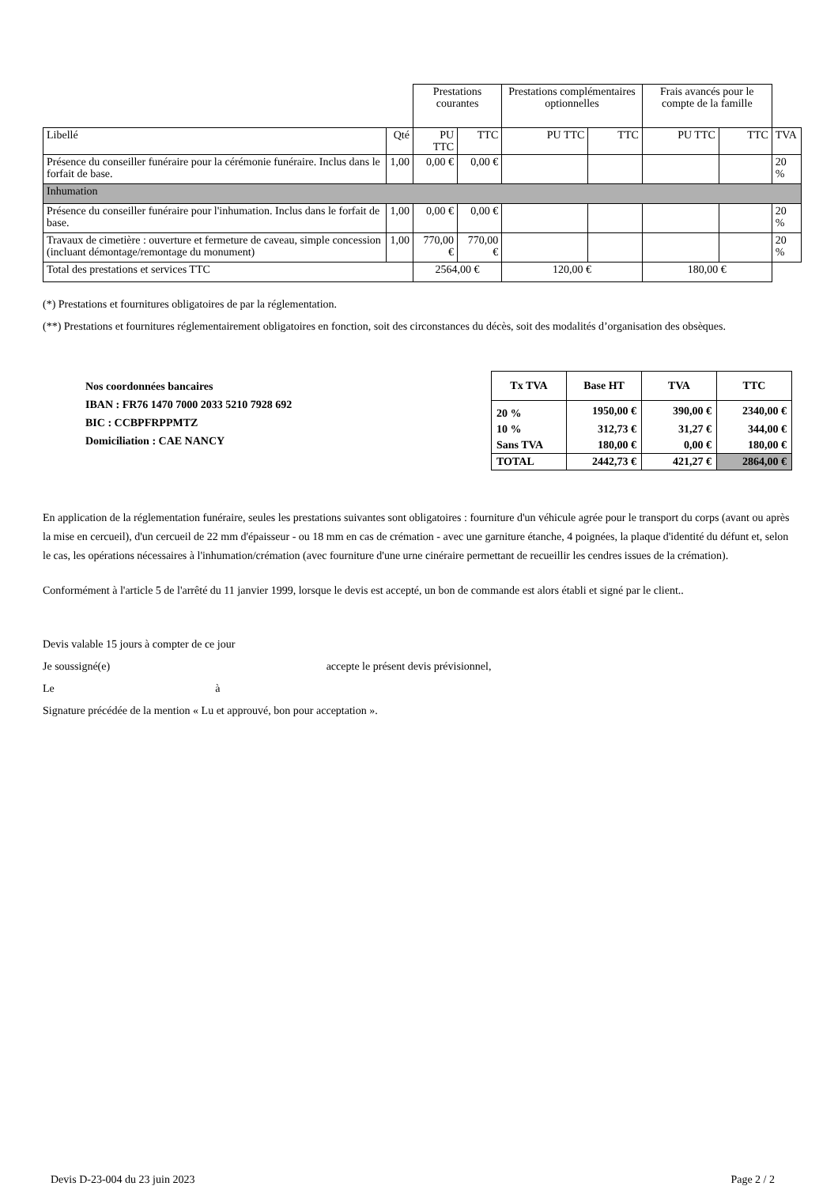| | | Prestations courantes | | Prestations complémentaires optionnelles | | Frais avancés pour le compte de la famille | | |
| Libellé | Qté | PU TTC | TTC | PU TTC | TTC | PU TTC | TTC | TVA |
| Présence du conseiller funéraire pour la cérémonie funéraire. Inclus dans le forfait de base. | 1,00 | 0,00 € | 0,00 € | | | | | 20 % |
| Inhumation | | | | | | | | |
| Présence du conseiller funéraire pour l'inhumation. Inclus dans le forfait de base. | 1,00 | 0,00 € | 0,00 € | | | | | 20 % |
| Travaux de cimetière : ouverture et fermeture de caveau, simple concession (incluant démontage/remontage du monument) | 1,00 | 770,00 € | 770,00 € | | | | | 20 % |
| Total des prestations et services TTC | | 2564,00 € | | 120,00 € | | 180,00 € | | |
(*) Prestations et fournitures obligatoires de par la réglementation.
(**) Prestations et fournitures réglementairement obligatoires en fonction, soit des circonstances du décès, soit des modalités d’organisation des obsèques.
Nos coordonnées bancaires
IBAN : FR76 1470 7000 2033 5210 7928 692
BIC : CCBPFRPPMTZ
Domiciliation : CAE NANCY
| Tx TVA | Base HT | TVA | TTC |
| --- | --- | --- | --- |
| 20 % | 1950,00 € | 390,00 € | 2340,00 € |
| 10 % | 312,73 € | 31,27 € | 344,00 € |
| Sans TVA | 180,00 € | 0,00 € | 180,00 € |
| TOTAL | 2442,73 € | 421,27 € | 2864,00 € |
En application de la réglementation funéraire, seules les prestations suivantes sont obligatoires : fourniture d'un véhicule agrée pour le transport du corps (avant ou après la mise en cercueil), d'un cercueil de 22 mm d'épaisseur - ou 18 mm en cas de crémation - avec une garniture étanche, 4 poignées, la plaque d'identité du défunt et, selon le cas, les opérations nécessaires à l'inhumation/crémation (avec fourniture d'une urne cinéraire permettant de recueillir les cendres issues de la crémation).
Conformément à l'article 5 de l'arrêté du 11 janvier 1999, lorsque le devis est accepté, un bon de commande est alors établi et signé par le client..
Devis valable 15 jours à compter de ce jour
Je soussigné(e) accepte le présent devis prévisionnel,
Le à
Signature précédée de la mention « Lu et approuvé, bon pour acceptation ».
Devis D-23-004 du 23 juin 2023 Page 2 / 2